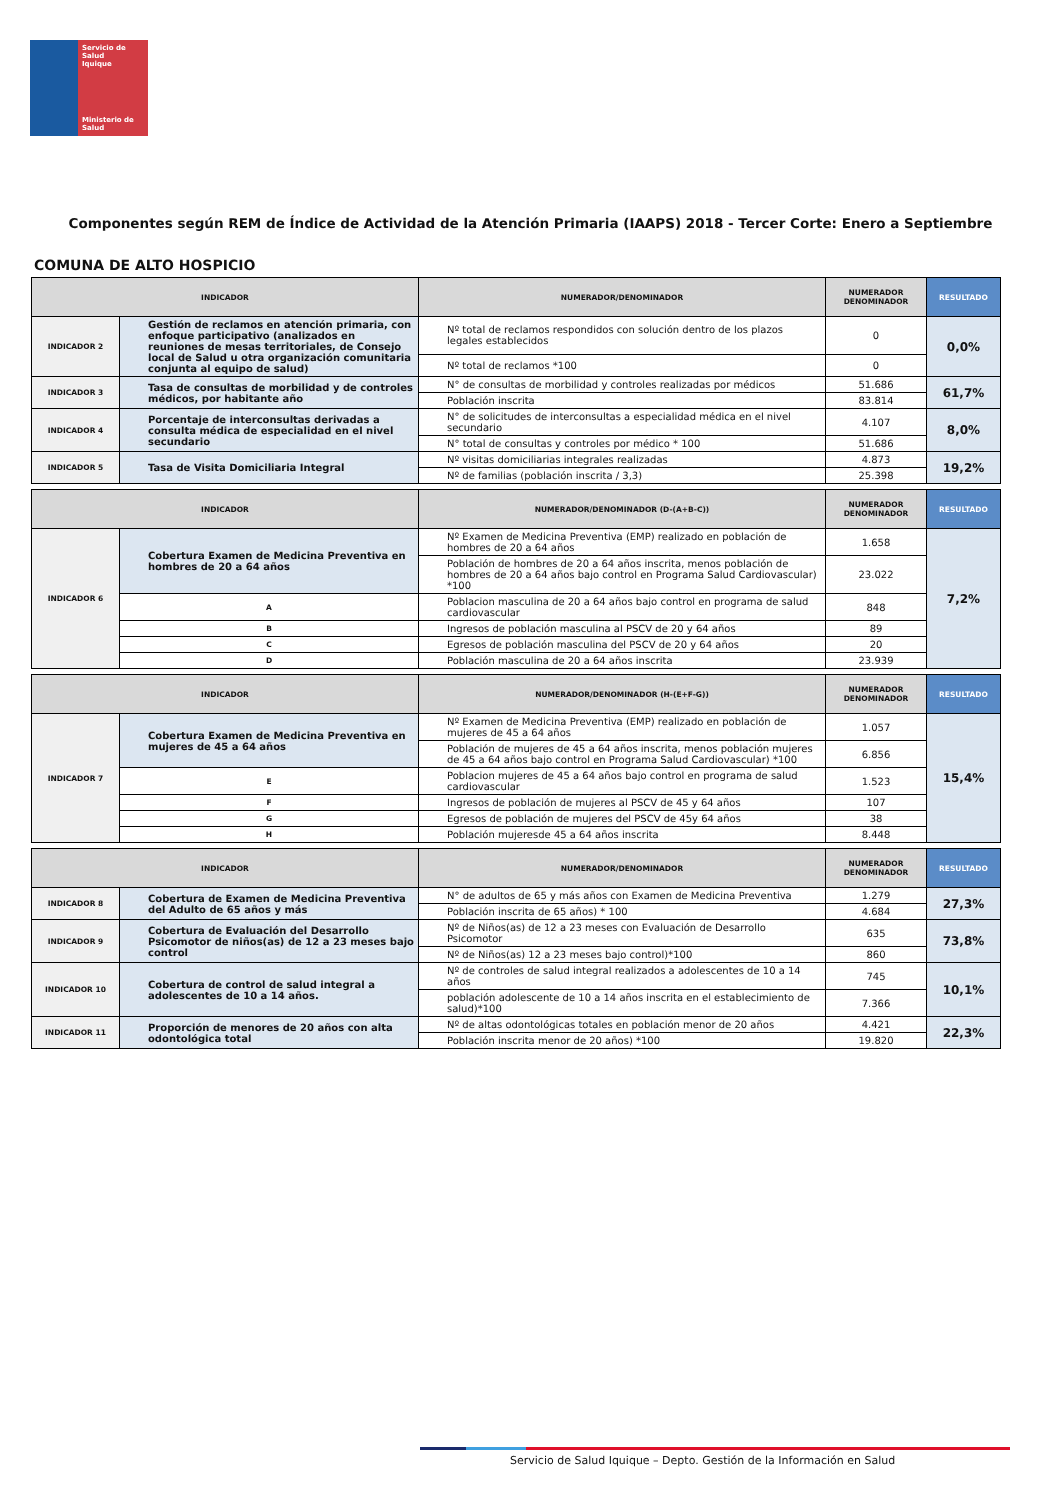Servicio de Salud
Iquique
Ministerio de
Salud
Componentes según REM de Índice de Actividad de la Atención Primaria (IAAPS) 2018 - Tercer Corte: Enero a Septiembre
COMUNA DE ALTO HOSPICIO
| INDICADOR | | NUMERADOR/DENOMINADOR | NUMERADOR DENOMINADOR | RESULTADO |
| --- | --- | --- | --- | --- |
| INDICADOR 2 | Gestión de reclamos en atención primaria, con enfoque participativo (analizados en reuniones de mesas territoriales, de Consejo local de Salud u otra organización comunitaria conjunta al equipo de salud) | Nº total de reclamos respondidos con solución dentro de los plazos legales establecidos | 0 | 0,0% |
| | | Nº total de reclamos *100 | 0 | |
| INDICADOR 3 | Tasa de consultas de morbilidad y de controles médicos, por habitante año | N° de consultas de morbilidad y controles realizadas por médicos | 51.686 | 61,7% |
| | | Población inscrita | 83.814 | |
| INDICADOR 4 | Porcentaje de interconsultas derivadas a consulta médica de especialidad en el nivel secundario | N° de solicitudes de interconsultas a especialidad médica en el nivel secundario | 4.107 | 8,0% |
| | | N° total de consultas y controles por médico * 100 | 51.686 | |
| INDICADOR 5 | Tasa de Visita Domiciliaria Integral | Nº visitas domiciliarias integrales realizadas | 4.873 | 19,2% |
| | | Nº de familias (población inscrita / 3,3) | 25.398 | |
| INDICADOR | | NUMERADOR/DENOMINADOR (D-(A+B-C)) | NUMERADOR DENOMINADOR | RESULTADO |
| --- | --- | --- | --- | --- |
| INDICADOR 6 | Cobertura Examen de Medicina Preventiva en hombres de 20 a 64 años | Nº Examen de Medicina Preventiva (EMP) realizado en población de hombres de 20 a 64 años | 1.658 | 7,2% |
| | | Población de hombres de 20 a 64 años inscrita, menos población de hombres de 20 a 64 años bajo control en Programa Salud Cardiovascular) *100 | 23.022 | |
| | A | Poblacion masculina de 20 a 64 años bajo control en programa de salud cardiovascular | 848 | |
| | B | Ingresos de población masculina al PSCV de 20 y 64 años | 89 | |
| | C | Egresos de población masculina del PSCV de 20 y 64 años | 20 | |
| | D | Población masculina de 20 a 64 años inscrita | 23.939 | |
| INDICADOR | | NUMERADOR/DENOMINADOR (H-(E+F-G)) | NUMERADOR DENOMINADOR | RESULTADO |
| --- | --- | --- | --- | --- |
| INDICADOR 7 | Cobertura Examen de Medicina Preventiva en mujeres de 45 a 64 años | Nº Examen de Medicina Preventiva (EMP) realizado en población de mujeres de 45 a 64 años | 1.057 | 15,4% |
| | | Población de mujeres de 45 a 64 años inscrita, menos población mujeres de 45 a 64 años bajo control en Programa Salud Cardiovascular) *100 | 6.856 | |
| | E | Poblacion mujeres de 45 a 64 años bajo control en programa de salud cardiovascular | 1.523 | |
| | F | Ingresos de población de mujeres al PSCV de 45 y 64 años | 107 | |
| | G | Egresos de población de mujeres del PSCV de 45y 64 años | 38 | |
| | H | Población mujeresde 45 a 64 años inscrita | 8.448 | |
| INDICADOR | | NUMERADOR/DENOMINADOR | NUMERADOR DENOMINADOR | RESULTADO |
| --- | --- | --- | --- | --- |
| INDICADOR 8 | Cobertura de Examen de Medicina Preventiva del Adulto de 65 años y más | N° de adultos de 65 y más años con Examen de Medicina Preventiva | 1.279 | 27,3% |
| | | Población inscrita de 65 años) * 100 | 4.684 | |
| INDICADOR 9 | Cobertura de Evaluación del Desarrollo Psicomotor de niños(as) de 12 a 23 meses bajo control | Nº de Niños(as) de 12 a 23 meses con Evaluación de Desarrollo Psicomotor | 635 | 73,8% |
| | | Nº de Niños(as) 12 a 23 meses bajo control)*100 | 860 | |
| INDICADOR 10 | Cobertura de control de salud integral a adolescentes de 10 a 14 años. | Nº de controles de salud integral realizados a adolescentes de 10 a 14 años | 745 | 10,1% |
| | | población adolescente de 10 a 14 años inscrita en el establecimiento de salud)*100 | 7.366 | |
| INDICADOR 11 | Proporción de menores de 20 años con alta odontológica total | Nº de altas odontológicas totales en población menor de 20 años | 4.421 | 22,3% |
| | | Población inscrita menor de 20 años) *100 | 19.820 | |
Servicio de Salud Iquique – Depto. Gestión de la Información en Salud